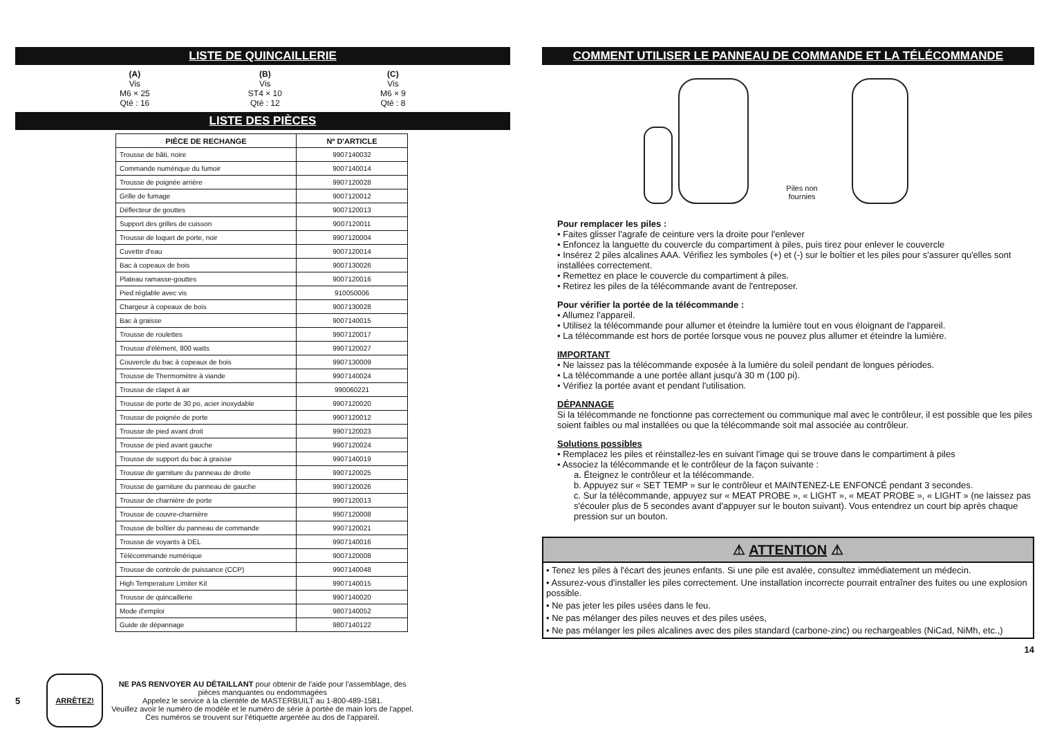LISTE DE QUINCAILLERIE
(A)
Vis
M6 × 25
Qté : 16
(B)
Vis
ST4 × 10
Qté : 12
(C)
Vis
M6 × 9
Qté : 8
LISTE DES PIÈCES
| PIÈCE DE RECHANGE | Nº D'ARTICLE |
| --- | --- |
| Trousse de bâti, noire | 9907140032 |
| Commande numérique du fumoir | 9007140014 |
| Trousse de poignée arrière | 9907120028 |
| Grille de fumage | 9007120012 |
| Déflecteur de gouttes | 9007120013 |
| Support des grilles de cuisson | 9007120011 |
| Trousse de loquet de porte, noir | 9907120004 |
| Cuvette d'eau | 9007120014 |
| Bac à copeaux de bois | 9007130026 |
| Plateau ramasse-gouttes | 9007120016 |
| Pied réglable avec vis | 910050006 |
| Chargeur à copeaux de bois | 9007130028 |
| Bac à graisse | 9007140015 |
| Trousse de roulettes | 9907120017 |
| Trousse d'élément, 800 watts | 9907120027 |
| Couvercle du bac à copeaux de bois | 9907130009 |
| Trousse de Thermomètre à viande | 9907140024 |
| Trousse de clapet à air | 990060221 |
| Trousse de porte de 30 po, acier inoxydable | 9907120020 |
| Trousse de poignée de porte | 9907120012 |
| Trousse de pied avant droit | 9907120023 |
| Trousse de pied avant gauche | 9907120024 |
| Trousse de support du bac à graisse | 9907140019 |
| Trousse de garniture du panneau de droite | 9907120025 |
| Trousse de garniture du panneau de gauche | 9907120026 |
| Trousse de charnière de porte | 9907120013 |
| Trousse de couvre-charnière | 9907120008 |
| Trousse de boîtier du panneau de commande | 9907120021 |
| Trousse de voyants à DEL | 9907140016 |
| Télécommande numérique | 9007120008 |
| Trousse de controle de puissance (CCP) | 9907140048 |
| High Temperature Limiter Kit | 9907140015 |
| Trousse de quincaillerie | 9907140020 |
| Mode d'emploi | 9807140052 |
| Guide de dépannage | 9807140122 |
5
ARRÊTEZ!
NE PAS RENVOYER AU DÉTAILLANT pour obtenir de l'aide pour l'assemblage, des
pièces manquantes ou endommagées
Appelez le service à la clientèle de MASTERBUILT au 1-800-489-1581.
Veuillez avoir le numéro de modèle et le numéro de série à portée de main lors de l'appel.
Ces numéros se trouvent sur l'étiquette argentée au dos de l'appareil.
COMMENT UTILISER LE PANNEAU DE COMMANDE ET LA TÉLÉCOMMANDE
Piles non
fournies
Pour remplacer les piles :
• Faites glisser l'agrafe de ceinture vers la droite pour l'enlever
• Enfoncez la languette du couvercle du compartiment à piles, puis tirez pour enlever le couvercle
• Insérez 2 piles alcalines AAA. Vérifiez les symboles (+) et (-) sur le boîtier et les piles pour s'assurer qu'elles sont installées correctement.
• Remettez en place le couvercle du compartiment à piles.
• Retirez les piles de la télécommande avant de l'entreposer.
Pour vérifier la portée de la télécommande :
• Allumez l'appareil.
• Utilisez la télécommande pour allumer et éteindre la lumière tout en vous éloignant de l'appareil.
• La télécommande est hors de portée lorsque vous ne pouvez plus allumer et éteindre la lumière.
IMPORTANT
• Ne laissez pas la télécommande exposée à la lumière du soleil pendant de longues périodes.
• La télécommande a une portée allant jusqu'à 30 m (100 pi).
• Vérifiez la portée avant et pendant l'utilisation.
DÉPANNAGE
Si la télécommande ne fonctionne pas correctement ou communique mal avec le contrôleur, il est possible que les piles soient faibles ou mal installées ou que la télécommande soit mal associée au contrôleur.
Solutions possibles
• Remplacez les piles et réinstallez-les en suivant l'image qui se trouve dans le compartiment à piles
• Associez la télécommande et le contrôleur de la façon suivante :
a. Éteignez le contrôleur et la télécommande.
b. Appuyez sur « SET TEMP » sur le contrôleur et MAINTENEZ-LE ENFONCÉ pendant 3 secondes.
c. Sur la télécommande, appuyez sur « MEAT PROBE », « LIGHT », « MEAT PROBE », « LIGHT » (ne laissez pas s'écouler plus de 5 secondes avant d'appuyer sur le bouton suivant). Vous entendrez un court bip après chaque pression sur un bouton.
⚠ ATTENTION ⚠
• Tenez les piles à l'écart des jeunes enfants. Si une pile est avalée, consultez immédiatement un médecin.
• Assurez-vous d'installer les piles correctement. Une installation incorrecte pourrait entraîner des fuites ou une explosion possible.
• Ne pas jeter les piles usées dans le feu.
• Ne pas mélanger des piles neuves et des piles usées,
• Ne pas mélanger les piles alcalines avec des piles standard (carbone-zinc) ou rechargeables (NiCad, NiMh, etc.,)
14